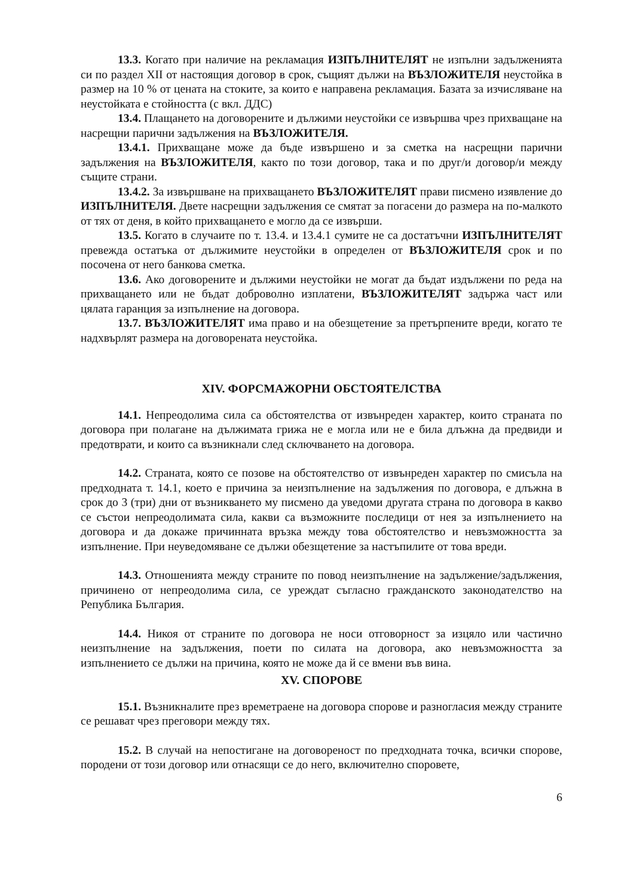13.3. Когато при наличие на рекламация ИЗПЪЛНИТЕЛЯТ не изпълни задълженията си по раздел XII от настоящия договор в срок, същият дължи на ВЪЗЛОЖИТЕЛЯ неустойка в размер на 10 % от цената на стоките, за които е направена рекламация. Базата за изчисляване на неустойката е стойността (с вкл. ДДС)
13.4. Плащането на договорените и дължими неустойки се извършва чрез прихващане на насрещни парични задължения на ВЪЗЛОЖИТЕЛЯ.
13.4.1. Прихващане може да бъде извършено и за сметка на насрещни парични задължения на ВЪЗЛОЖИТЕЛЯ, както по този договор, така и по друг/и договор/и между същите страни.
13.4.2. За извършване на прихващането ВЪЗЛОЖИТЕЛЯТ прави писмено изявление до ИЗПЪЛНИТЕЛЯ. Двете насрещни задължения се смятат за погасени до размера на по-малкото от тях от деня, в който прихващането е могло да се извърши.
13.5. Когато в случаите по т. 13.4. и 13.4.1 сумите не са достатъчни ИЗПЪЛНИТЕЛЯТ превежда остатъка от дължимите неустойки в определен от ВЪЗЛОЖИТЕЛЯ срок и по посочена от него банкова сметка.
13.6. Ако договорените и дължими неустойки не могат да бъдат издължени по реда на прихващането или не бъдат доброволно изплатени, ВЪЗЛОЖИТЕЛЯТ задържа част или цялата гаранция за изпълнение на договора.
13.7. ВЪЗЛОЖИТЕЛЯТ има право и на обезщетение за претърпените вреди, когато те надхвърлят размера на договорената неустойка.
XIV. ФОРСМАЖОРНИ ОБСТОЯТЕЛСТВА
14.1. Непреодолима сила са обстоятелства от извънреден характер, които страната по договора при полагане на дължимата грижа не е могла или не е била длъжна да предвиди и предотврати, и които са възникнали след сключването на договора.
14.2. Страната, която се позове на обстоятелство от извънреден характер по смисъла на предходната т. 14.1, което е причина за неизпълнение на задължения по договора, е длъжна в срок до 3 (три) дни от възникването му писмено да уведоми другата страна по договора в какво се състои непреодолимата сила, какви са възможните последици от нея за изпълнението на договора и да докаже причинната връзка между това обстоятелство и невъзможността за изпълнение. При неуведомяване се дължи обезщетение за настъпилите от това вреди.
14.3. Отношенията между страните по повод неизпълнение на задължение/задължения, причинено от непреодолима сила, се уреждат съгласно гражданското законодателство на Република България.
14.4. Никоя от страните по договора не носи отговорност за изцяло или частично неизпълнение на задължения, поети по силата на договора, ако невъзможността за изпълнението се дължи на причина, която не може да й се вмени във вина.
XV. СПОРОВЕ
15.1. Възникналите през времетраене на договора спорове и разногласия между страните се решават чрез преговори между тях.
15.2. В случай на непостигане на договореност по предходната точка, всички спорове, породени от този договор или отнасящи се до него, включително споровете,
6